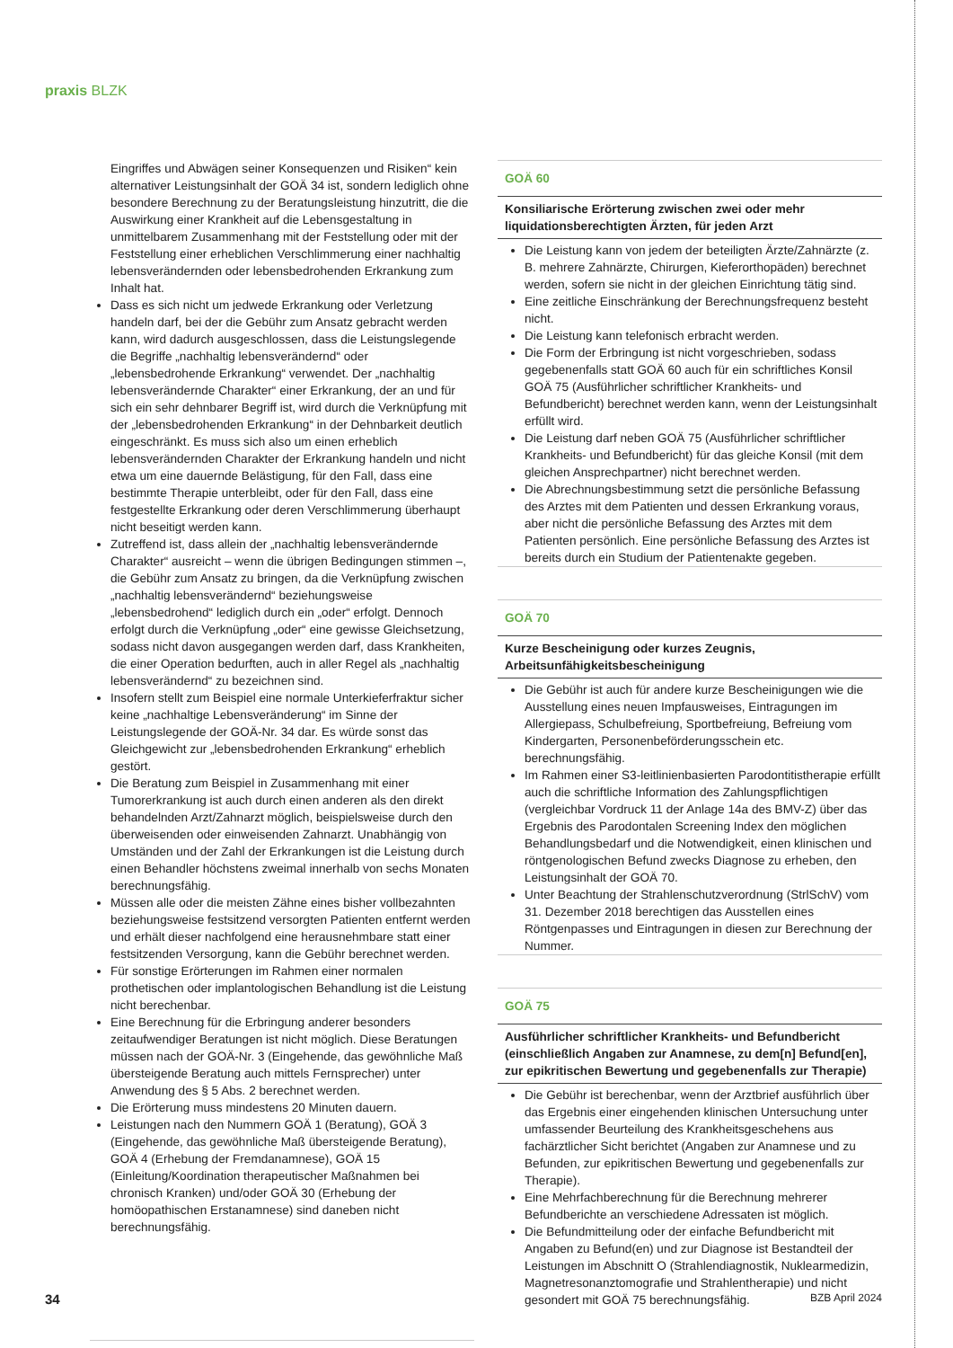praxis BLZK
Eingriffes und Abwägen seiner Konsequenzen und Risiken“ kein alternativer Leistungsinhalt der GOÄ 34 ist, sondern lediglich ohne besondere Berechnung zu der Beratungsleistung hinzutritt, die die Auswirkung einer Krankheit auf die Lebensgestaltung in unmittelbarem Zusammenhang mit der Feststellung oder mit der Feststellung einer erheblichen Verschlimmerung einer nachhaltig lebensverändernden oder lebensbedrohenden Erkrankung zum Inhalt hat.
Dass es sich nicht um jedwede Erkrankung oder Verletzung handeln darf, bei der die Gebühr zum Ansatz gebracht werden kann, wird dadurch ausgeschlossen, dass die Leistungslegende die Begriffe „nachhaltig lebensverändernd“ oder „lebensbedrohende Erkrankung“ verwendet. Der „nachhaltig lebensverändernde Charakter“ einer Erkrankung, der an und für sich ein sehr dehnbarer Begriff ist, wird durch die Verknüpfung mit der „lebensbedrohenden Erkrankung“ in der Dehnbarkeit deutlich eingeschränkt. Es muss sich also um einen erheblich lebensverändernden Charakter der Erkrankung handeln und nicht etwa um eine dauernde Belästigung, für den Fall, dass eine bestimmte Therapie unterbleibt, oder für den Fall, dass eine festgestellte Erkrankung oder deren Verschlimmerung überhaupt nicht beseitigt werden kann.
Zutreffend ist, dass allein der „nachhaltig lebensverändernde Charakter“ ausreicht – wenn die übrigen Bedingungen stimmen –, die Gebühr zum Ansatz zu bringen, da die Verknüpfung zwischen „nachhaltig lebensverändernd“ beziehungsweise „lebensbedrohend“ lediglich durch ein „oder“ erfolgt. Dennoch erfolgt durch die Verknüpfung „oder“ eine gewisse Gleichsetzung, sodass nicht davon ausgegangen werden darf, dass Krankheiten, die einer Operation bedurften, auch in aller Regel als „nachhaltig lebensverändernd“ zu bezeichnen sind.
Insofern stellt zum Beispiel eine normale Unterkieferfraktur sicher keine „nachhaltige Lebensveränderung“ im Sinne der Leistungslegende der GOÄ-Nr. 34 dar. Es würde sonst das Gleichgewicht zur „lebensbedrohenden Erkrankung“ erheblich gestört.
Die Beratung zum Beispiel in Zusammenhang mit einer Tumorerkrankung ist auch durch einen anderen als den direkt behandelnden Arzt/Zahnarzt möglich, beispielsweise durch den überweisenden oder einweisenden Zahnarzt. Unabhängig von Umständen und der Zahl der Erkrankungen ist die Leistung durch einen Behandler höchstens zweimal innerhalb von sechs Monaten berechnungsfähig.
Müssen alle oder die meisten Zähne eines bisher vollbezahnten beziehungsweise festsitzend versorgten Patienten entfernt werden und erhält dieser nachfolgend eine herausnehmbare statt einer festsitzenden Versorgung, kann die Gebühr berechnet werden.
Für sonstige Erörterungen im Rahmen einer normalen prothetischen oder implantologischen Behandlung ist die Leistung nicht berechenbar.
Eine Berechnung für die Erbringung anderer besonders zeitaufwendiger Beratungen ist nicht möglich. Diese Beratungen müssen nach der GOÄ-Nr. 3 (Eingehende, das gewöhnliche Maß übersteigende Beratung auch mittels Fernsprecher) unter Anwendung des § 5 Abs. 2 berechnet werden.
Die Erörterung muss mindestens 20 Minuten dauern.
Leistungen nach den Nummern GOÄ 1 (Beratung), GOÄ 3 (Eingehende, das gewöhnliche Maß übersteigende Beratung), GOÄ 4 (Erhebung der Fremdanamnese), GOÄ 15 (Einleitung/Koordination therapeutischer Maßnahmen bei chronisch Kranken) und/oder GOÄ 30 (Erhebung der homöopathischen Erstanamnese) sind daneben nicht berechnungsfähig.
GOÄ 60
Konsiliarische Erörterung zwischen zwei oder mehr liquidationsberechtigten Ärzten, für jeden Arzt
Die Leistung kann von jedem der beteiligten Ärzte/Zahnärzte (z. B. mehrere Zahnärzte, Chirurgen, Kieferorthopäden) berechnet werden, sofern sie nicht in der gleichen Einrichtung tätig sind.
Eine zeitliche Einschränkung der Berechnungsfrequenz besteht nicht.
Die Leistung kann telefonisch erbracht werden.
Die Form der Erbringung ist nicht vorgeschrieben, sodass gegebenenfalls statt GOÄ 60 auch für ein schriftliches Konsil GOÄ 75 (Ausführlicher schriftlicher Krankheits- und Befundbericht) berechnet werden kann, wenn der Leistungsinhalt erfüllt wird.
Die Leistung darf neben GOÄ 75 (Ausführlicher schriftlicher Krankheits- und Befundbericht) für das gleiche Konsil (mit dem gleichen Ansprechpartner) nicht berechnet werden.
Die Abrechnungsbestimmung setzt die persönliche Befassung des Arztes mit dem Patienten und dessen Erkrankung voraus, aber nicht die persönliche Befassung des Arztes mit dem Patienten persönlich. Eine persönliche Befassung des Arztes ist bereits durch ein Studium der Patientenakte gegeben.
GOÄ 70
Kurze Bescheinigung oder kurzes Zeugnis, Arbeitsunfähigkeitsbescheinigung
Die Gebühr ist auch für andere kurze Bescheinigungen wie die Ausstellung eines neuen Impfausweises, Eintragungen im Allergiepass, Schulbefreiung, Sportbefreiung, Befreiung vom Kindergarten, Personenbeförderungsschein etc. berechnungsfähig.
Im Rahmen einer S3-leitlinienbasierten Parodontitistherapie erfüllt auch die schriftliche Information des Zahlungspflichtigen (vergleichbar Vordruck 11 der Anlage 14a des BMV-Z) über das Ergebnis des Parodontalen Screening Index den möglichen Behandlungsbedarf und die Notwendigkeit, einen klinischen und röntgenologischen Befund zwecks Diagnose zu erheben, den Leistungsinhalt der GOÄ 70.
Unter Beachtung der Strahlenschutzverordnung (StrlSchV) vom 31. Dezember 2018 berechtigen das Ausstellen eines Röntgenpasses und Eintragungen in diesen zur Berechnung der Nummer.
GOÄ 75
Ausführlicher schriftlicher Krankheits- und Befundbericht (einschließlich Angaben zur Anamnese, zu dem[n] Befund[en], zur epikritischen Bewertung und gegebenenfalls zur Therapie)
Die Gebühr ist berechenbar, wenn der Arztbrief ausführlich über das Ergebnis einer eingehenden klinischen Untersuchung unter umfassender Beurteilung des Krankheitsgeschehens aus fachärztlicher Sicht berichtet (Angaben zur Anamnese und zu Befunden, zur epikritischen Bewertung und gegebenenfalls zur Therapie).
Eine Mehrfachberechnung für die Berechnung mehrerer Befundberichte an verschiedene Adressaten ist möglich.
Die Befundmitteilung oder der einfache Befundbericht mit Angaben zu Befund(en) und zur Diagnose ist Bestandteil der Leistungen im Abschnitt O (Strahlendiagnostik, Nuklearmedizin, Magnetresonanztomografie und Strahlentherapie) und nicht gesondert mit GOÄ 75 berechnungsfähig.
34 BZB April 2024